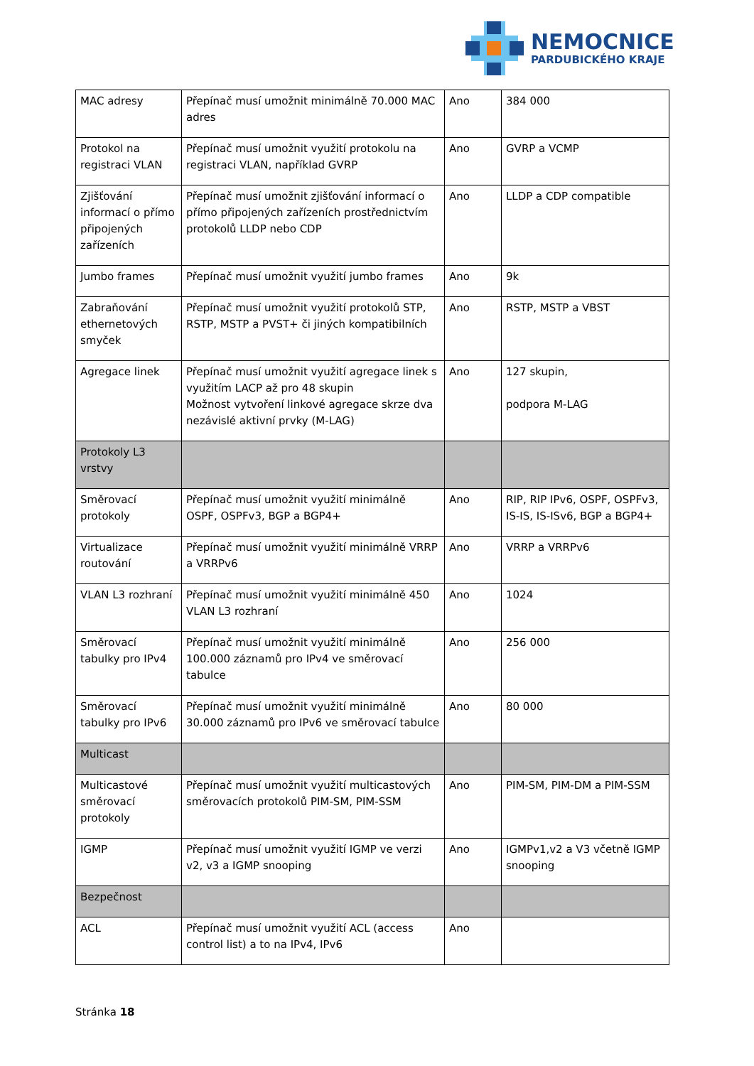NEMOCNICE
PARDUBICKÉHO KRAJE
| MAC adresy | Přepínač musí umožnit minimálně 70.000 MAC adres | Ano | 384 000 |
| Protokol na registraci VLAN | Přepínač musí umožnit využití protokolu na registraci VLAN, například GVRP | Ano | GVRP a VCMP |
| Zjišťování informací o přímo připojených zařízeních | Přepínač musí umožnit zjišťování informací o přímo připojených zařízeních prostřednictvím protokolů LLDP nebo CDP | Ano | LLDP a CDP compatible |
| Jumbo frames | Přepínač musí umožnit využití jumbo frames | Ano | 9k |
| Zabraňování ethernetových smyček | Přepínač musí umožnit využití protokolů STP, RSTP, MSTP a PVST+ či jiných kompatibilních | Ano | RSTP, MSTP a VBST |
| Agregace linek | Přepínač musí umožnit využití agregace linek s využitím LACP až pro 48 skupin Možnost vytvoření linkové agregace skrze dva nezávislé aktivní prvky (M-LAG) | Ano | 127 skupin, podpora M-LAG |
| Protokoly L3 vrstvy | | | |
| Směrovací protokoly | Přepínač musí umožnit využití minimálně OSPF, OSPFv3, BGP a BGP4+ | Ano | RIP, RIP IPv6, OSPF, OSPFv3, IS-IS, IS-ISv6, BGP a BGP4+ |
| Virtualizace routování | Přepínač musí umožnit využití minimálně VRRP a VRRPv6 | Ano | VRRP a VRRPv6 |
| VLAN L3 rozhraní | Přepínač musí umožnit využití minimálně 450 VLAN L3 rozhraní | Ano | 1024 |
| Směrovací tabulky pro IPv4 | Přepínač musí umožnit využití minimálně 100.000 záznamů pro IPv4 ve směrovací tabulce | Ano | 256 000 |
| Směrovací tabulky pro IPv6 | Přepínač musí umožnit využití minimálně 30.000 záznamů pro IPv6 ve směrovací tabulce | Ano | 80 000 |
| Multicast | | | |
| Multicastové směrovací protokoly | Přepínač musí umožnit využití multicastových směrovacích protokolů PIM-SM, PIM-SSM | Ano | PIM-SM, PIM-DM a PIM-SSM |
| IGMP | Přepínač musí umožnit využití IGMP ve verzi v2, v3 a IGMP snooping | Ano | IGMPv1,v2 a V3 včetně IGMP snooping |
| Bezpečnost | | | |
| ACL | Přepínač musí umožnit využití ACL (access control list) a to na IPv4, IPv6 | Ano | |
Stránka 18